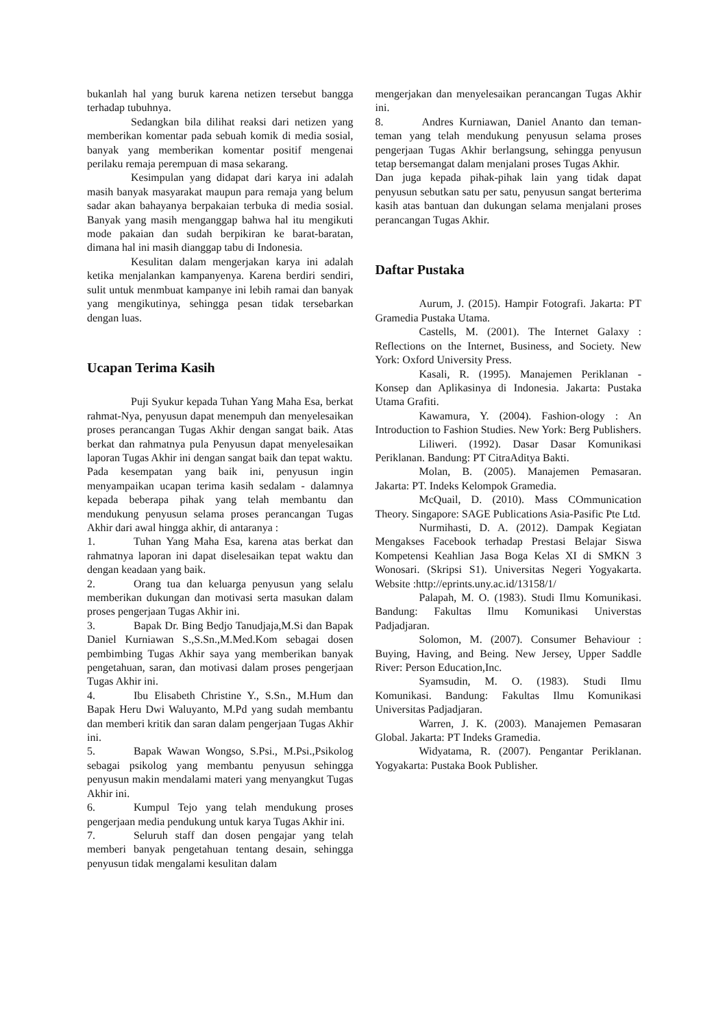bukanlah hal yang buruk karena netizen tersebut bangga terhadap tubuhnya.
Sedangkan bila dilihat reaksi dari netizen yang memberikan komentar pada sebuah komik di media sosial, banyak yang memberikan komentar positif mengenai perilaku remaja perempuan di masa sekarang.
Kesimpulan yang didapat dari karya ini adalah masih banyak masyarakat maupun para remaja yang belum sadar akan bahayanya berpakaian terbuka di media sosial. Banyak yang masih menganggap bahwa hal itu mengikuti mode pakaian dan sudah berpikiran ke barat-baratan, dimana hal ini masih dianggap tabu di Indonesia.
Kesulitan dalam mengerjakan karya ini adalah ketika menjalankan kampanyenya. Karena berdiri sendiri, sulit untuk menmbuat kampanye ini lebih ramai dan banyak yang mengikutinya, sehingga pesan tidak tersebarkan dengan luas.
Ucapan Terima Kasih
Puji Syukur kepada Tuhan Yang Maha Esa, berkat rahmat-Nya, penyusun dapat menempuh dan menyelesaikan proses perancangan Tugas Akhir dengan sangat baik. Atas berkat dan rahmatnya pula Penyusun dapat menyelesaikan laporan Tugas Akhir ini dengan sangat baik dan tepat waktu.
Pada kesempatan yang baik ini, penyusun ingin menyampaikan ucapan terima kasih sedalam - dalamnya kepada beberapa pihak yang telah membantu dan mendukung penyusun selama proses perancangan Tugas Akhir dari awal hingga akhir, di antaranya :
1. Tuhan Yang Maha Esa, karena atas berkat dan rahmatnya laporan ini dapat diselesaikan tepat waktu dan dengan keadaan yang baik.
2. Orang tua dan keluarga penyusun yang selalu memberikan dukungan dan motivasi serta masukan dalam proses pengerjaan Tugas Akhir ini.
3. Bapak Dr. Bing Bedjo Tanudjaja,M.Si dan Bapak Daniel Kurniawan S.,S.Sn.,M.Med.Kom sebagai dosen pembimbing Tugas Akhir saya yang memberikan banyak pengetahuan, saran, dan motivasi dalam proses pengerjaan Tugas Akhir ini.
4. Ibu Elisabeth Christine Y., S.Sn., M.Hum dan Bapak Heru Dwi Waluyanto, M.Pd yang sudah membantu dan memberi kritik dan saran dalam pengerjaan Tugas Akhir ini.
5. Bapak Wawan Wongso, S.Psi., M.Psi.,Psikolog sebagai psikolog yang membantu penyusun sehingga penyusun makin mendalami materi yang menyangkut Tugas Akhir ini.
6. Kumpul Tejo yang telah mendukung proses pengerjaan media pendukung untuk karya Tugas Akhir ini.
7. Seluruh staff dan dosen pengajar yang telah memberi banyak pengetahuan tentang desain, sehingga penyusun tidak mengalami kesulitan dalam
mengerjakan dan menyelesaikan perancangan Tugas Akhir ini.
8. Andres Kurniawan, Daniel Ananto dan teman-teman yang telah mendukung penyusun selama proses pengerjaan Tugas Akhir berlangsung, sehingga penyusun tetap bersemangat dalam menjalani proses Tugas Akhir.
Dan juga kepada pihak-pihak lain yang tidak dapat penyusun sebutkan satu per satu, penyusun sangat berterima kasih atas bantuan dan dukungan selama menjalani proses perancangan Tugas Akhir.
Daftar Pustaka
Aurum, J. (2015). Hampir Fotografi. Jakarta: PT Gramedia Pustaka Utama.
Castells, M. (2001). The Internet Galaxy : Reflections on the Internet, Business, and Society. New York: Oxford University Press.
Kasali, R. (1995). Manajemen Periklanan - Konsep dan Aplikasinya di Indonesia. Jakarta: Pustaka Utama Grafiti.
Kawamura, Y. (2004). Fashion-ology : An Introduction to Fashion Studies. New York: Berg Publishers.
Liliweri. (1992). Dasar Dasar Komunikasi Periklanan. Bandung: PT CitraAditya Bakti.
Molan, B. (2005). Manajemen Pemasaran. Jakarta: PT. Indeks Kelompok Gramedia.
McQuail, D. (2010). Mass COmmunication Theory. Singapore: SAGE Publications Asia-Pasific Pte Ltd.
Nurmihasti, D. A. (2012). Dampak Kegiatan Mengakses Facebook terhadap Prestasi Belajar Siswa Kompetensi Keahlian Jasa Boga Kelas XI di SMKN 3 Wonosari. (Skripsi S1). Universitas Negeri Yogyakarta. Website :http://eprints.uny.ac.id/13158/1/
Palapah, M. O. (1983). Studi Ilmu Komunikasi. Bandung: Fakultas Ilmu Komunikasi Universtas Padjadjaran.
Solomon, M. (2007). Consumer Behaviour : Buying, Having, and Being. New Jersey, Upper Saddle River: Person Education,Inc.
Syamsudin, M. O. (1983). Studi Ilmu Komunikasi. Bandung: Fakultas Ilmu Komunikasi Universitas Padjadjaran.
Warren, J. K. (2003). Manajemen Pemasaran Global. Jakarta: PT Indeks Gramedia.
Widyatama, R. (2007). Pengantar Periklanan. Yogyakarta: Pustaka Book Publisher.